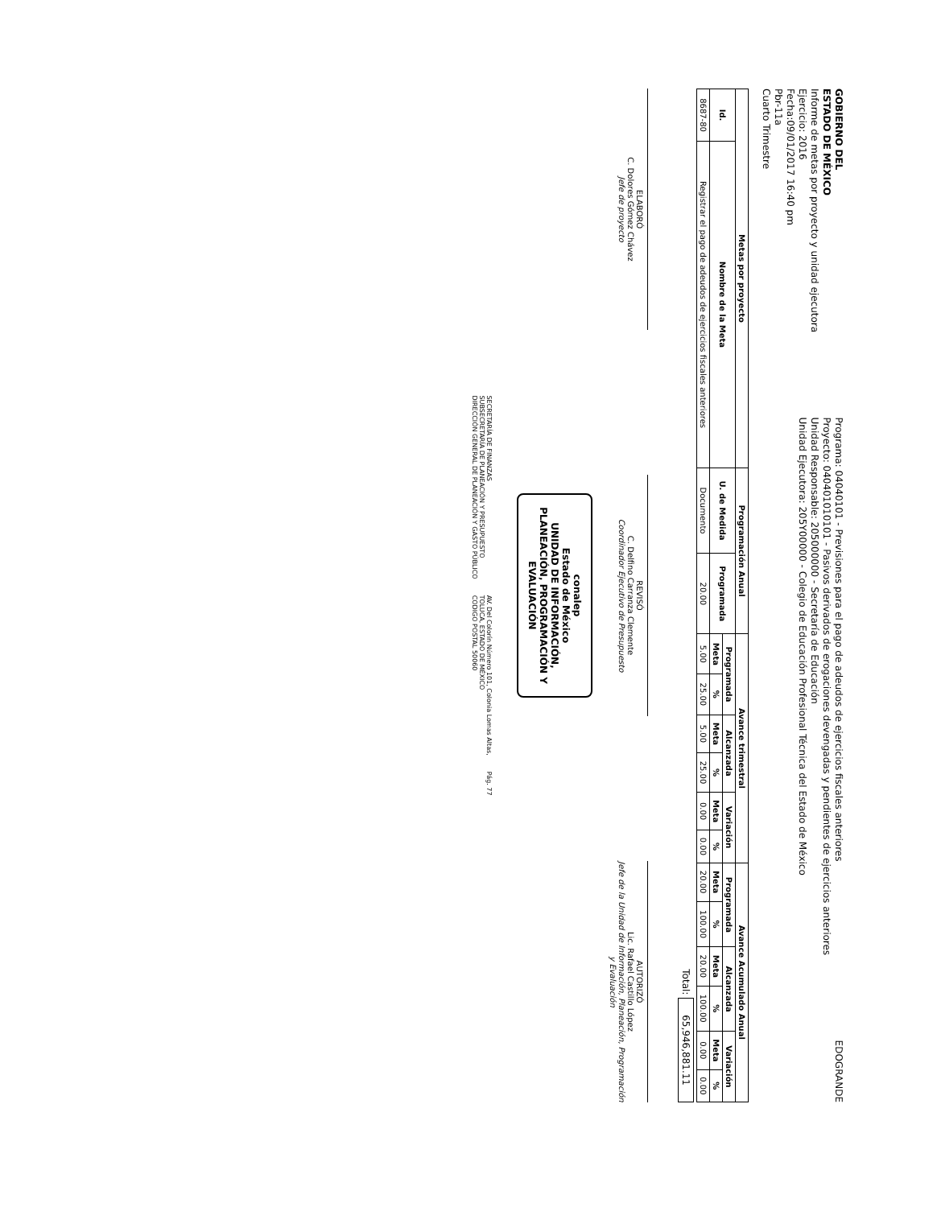GOBIERNO DEL
ESTADO DE MÉXICO
Informe de metas por proyecto y unidad ejecutora
Ejercicio: 2016
Fecha:09/01/2017 16:40 pm
Pbr-11a
Cuarto Trimestre
Programa: 04040101 - Previsiones para el pago de adeudos de ejercicios fiscales anteriores
Proyecto: 040401010101 - Pasivos derivados de erogaciones devengadas y pendientes de ejercicios anteriores
Unidad Responsable: 205000000 - Secretaría de Educación
Unidad Ejecutora: 205Y00000 - Colegio de Educación Profesional Técnica del Estado de México
EDOGRANDE
| Metas por proyecto | | Programación Anual | | Avance trimestral | | | | | | Avance Acumulado Anual | | | | | |
| --- | --- | --- | --- | --- | --- | --- | --- | --- | --- | --- | --- | --- | --- | --- | --- |
| Id. | Nombre de la Meta | U. de Medida | Programada | Programada | | Alcanzada | | Variación | | Programada | | Alcanzada | | Variación | |
| | | | | Meta | % | Meta | % | Meta | % | Meta | % | Meta | % | Meta | % |
| 8687-80 | Registrar el pago de adeudos de ejercicios fiscales anteriores | Documento | 20.00 | 5.00 | 25.00 | 5.00 | 25.00 | 0.00 | 0.00 | 20.00 | 100.00 | 20.00 | 100.00 | 0.00 | 0.00 |
Total: 65,946,881.11
ELABORÓ
C. Dolores Gómez Chávez
Jefe de proyecto
REVISÓ
C. Delfino Carranza Clemente
Coordinador Ejecutivo de Presupuesto
AUTORIZÓ
Lic. Rafael Castillo López
Jefe de la Unidad de Información, Planeación, Programación y Evaluación
conalep
Estado de México
UNIDAD DE INFORMACIÓN, PLANEACIÓN, PROGRAMACIÓN Y EVALUACIÓN
SECRETARÍA DE FINANZAS
SUBSECRETARÍA DE PLANEACIÓN Y PRESUPUESTO
DIRECCIÓN GENERAL DE PLANEACIÓN Y GASTO PÚBLICO
AV. Del Colorín Número 101, Colonia Lomas Altas,
TOLUCA, ESTADO DE MÉXICO
CODIGO POSTAL 50060
Pág. 77